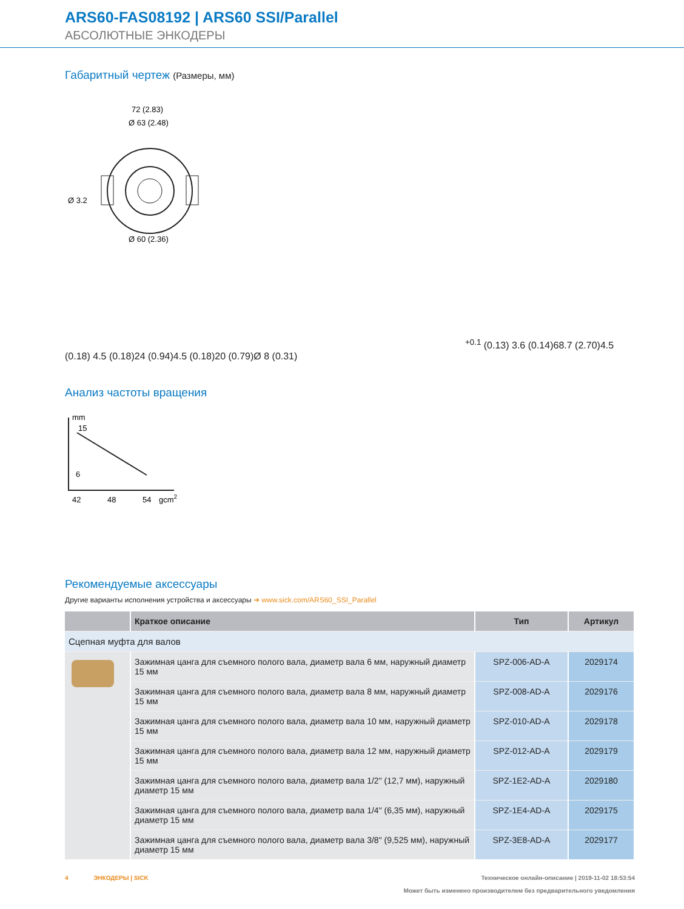ARS60-FAS08192 | ARS60 SSI/Parallel
АБСОЛЮТНЫЕ ЭНКОДЕРЫ
Габаритный чертеж (Размеры, мм)
72 (2.83)
Ø 63 (2.48)
Ø 60 (2.36)
Ø 3.2+0.1 (0.13)
3.6 (0.14)
68.7 (2.70)
4.5 (0.18)
4.5 (0.18)
24 (0.94)
4.5 (0.18)
20 (0.79)
Ø 8 (0.31)
Анализ частоты вращения
mm
15
6
42
48
54
gcm2
Рекомендуемые аксессуары
Другие варианты исполнения устройства и аксессуары ➜ www.sick.com/ARS60_SSI_Parallel
| | Краткое описание | Тип | Артикул |
| --- | --- | --- | --- |
| Сцепная муфта для валов | | | |
| | Зажимная цанга для съемного полого вала, диаметр вала 6 мм, наружный диаметр 15 мм | SPZ-006-AD-A | 2029174 |
| | Зажимная цанга для съемного полого вала, диаметр вала 8 мм, наружный диаметр 15 мм | SPZ-008-AD-A | 2029176 |
| | Зажимная цанга для съемного полого вала, диаметр вала 10 мм, наружный диаметр 15 мм | SPZ-010-AD-A | 2029178 |
| | Зажимная цанга для съемного полого вала, диаметр вала 12 мм, наружный диаметр 15 мм | SPZ-012-AD-A | 2029179 |
| | Зажимная цанга для съемного полого вала, диаметр вала 1/2" (12,7 мм), наружный диаметр 15 мм | SPZ-1E2-AD-A | 2029180 |
| | Зажимная цанга для съемного полого вала, диаметр вала 1/4" (6,35 мм), наружный диаметр 15 мм | SPZ-1E4-AD-A | 2029175 |
| | Зажимная цанга для съемного полого вала, диаметр вала 3/8" (9,525 мм), наружный диаметр 15 мм | SPZ-3E8-AD-A | 2029177 |
4 ЭНКОДЕРЫ | SICK Техническое онлайн-описание | 2019-11-02 18:53:54
Может быть изменено производителем без предварительного уведомления